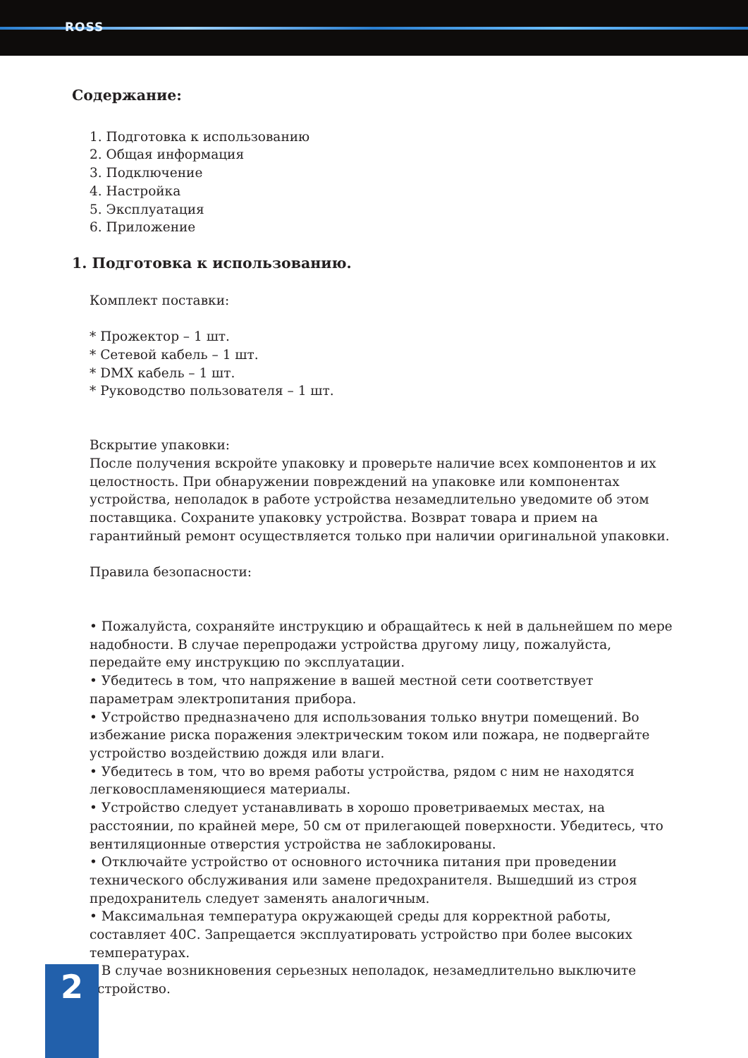ROSS
Содержание:
1. Подготовка к использованию
2. Общая информация
3. Подключение
4. Настройка
5. Эксплуатация
6. Приложение
1. Подготовка к использованию.
Комплект поставки:
* Прожектор – 1 шт.
* Сетевой кабель – 1 шт.
* DMX кабель – 1 шт.
* Руководство пользователя – 1 шт.
Вскрытие упаковки:
После получения вскройте упаковку и проверьте наличие всех компонентов и их целостность. При обнаружении повреждений на упаковке или компонентах устройства, неполадок в работе устройства незамедлительно уведомите об этом поставщика. Сохраните упаковку устройства. Возврат товара и прием на гарантийный ремонт осуществляется только при наличии оригинальной упаковки.
Правила безопасности:
• Пожалуйста, сохраняйте инструкцию и обращайтесь к ней в дальнейшем по мере надобности. В случае перепродажи устройства другому лицу, пожалуйста, передайте ему инструкцию по эксплуатации.
• Убедитесь в том, что напряжение в вашей местной сети соответствует параметрам электропитания прибора.
• Устройство предназначено для использования только внутри помещений. Во избежание риска поражения электрическим током или пожара, не подвергайте устройство воздействию дождя или влаги.
• Убедитесь в том, что во время работы устройства, рядом с ним не находятся легковоспламеняющиеся материалы.
• Устройство следует устанавливать в хорошо проветриваемых местах, на расстоянии, по крайней мере, 50 см от прилегающей поверхности. Убедитесь, что вентиляционные отверстия устройства не заблокированы.
• Отключайте устройство от основного источника питания при проведении технического обслуживания или замене предохранителя. Вышедший из строя предохранитель следует заменять аналогичным.
• Максимальная температура окружающей среды для корректной работы, составляет 40С. Запрещается эксплуатировать устройство при более высоких температурах.
• В случае возникновения серьезных неполадок, незамедлительно выключите устройство.
2